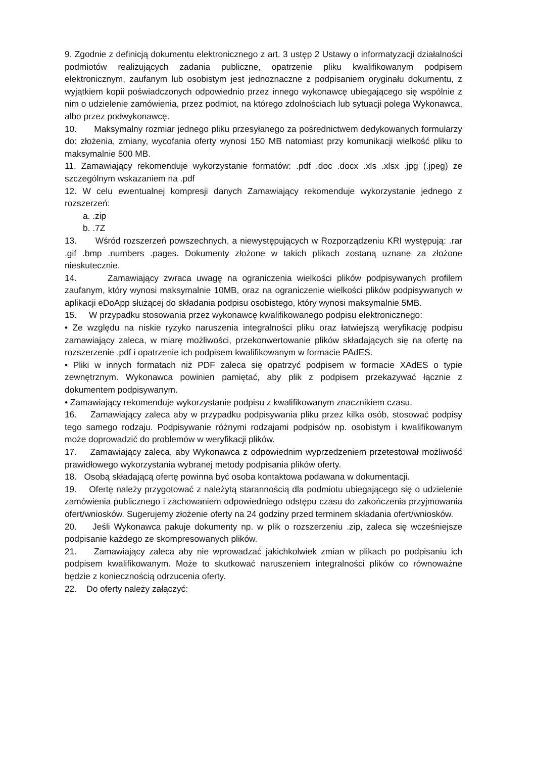9. Zgodnie z definicją dokumentu elektronicznego z art. 3 ustęp 2 Ustawy o informatyzacji działalności podmiotów realizujących zadania publiczne, opatrzenie pliku kwalifikowanym podpisem elektronicznym, zaufanym lub osobistym jest jednoznaczne z podpisaniem oryginału dokumentu, z wyjątkiem kopii poświadczonych odpowiednio przez innego wykonawcę ubiegającego się wspólnie z nim o udzielenie zamówienia, przez podmiot, na którego zdolnościach lub sytuacji polega Wykonawca, albo przez podwykonawcę.
10. Maksymalny rozmiar jednego pliku przesyłanego za pośrednictwem dedykowanych formularzy do: złożenia, zmiany, wycofania oferty wynosi 150 MB natomiast przy komunikacji wielkość pliku to maksymalnie 500 MB.
11. Zamawiający rekomenduje wykorzystanie formatów: .pdf .doc .docx .xls .xlsx .jpg (.jpeg) ze szczególnym wskazaniem na .pdf
12. W celu ewentualnej kompresji danych Zamawiający rekomenduje wykorzystanie jednego z rozszerzeń:
a. .zip
b. .7Z
13. Wśród rozszerzeń powszechnych, a niewystępujących w Rozporządzeniu KRI występują: .rar .gif .bmp .numbers .pages. Dokumenty złożone w takich plikach zostaną uznane za złożone nieskutecznie.
14. Zamawiający zwraca uwagę na ograniczenia wielkości plików podpisywanych profilem zaufanym, który wynosi maksymalnie 10MB, oraz na ograniczenie wielkości plików podpisywanych w aplikacji eDoApp służącej do składania podpisu osobistego, który wynosi maksymalnie 5MB.
15. W przypadku stosowania przez wykonawcę kwalifikowanego podpisu elektronicznego:
• Ze względu na niskie ryzyko naruszenia integralności pliku oraz łatwiejszą weryfikację podpisu zamawiający zaleca, w miarę możliwości, przekonwertowanie plików składających się na ofertę na rozszerzenie .pdf i opatrzenie ich podpisem kwalifikowanym w formacie PAdES.
• Pliki w innych formatach niż PDF zaleca się opatrzyć podpisem w formacie XAdES o typie zewnętrznym. Wykonawca powinien pamiętać, aby plik z podpisem przekazywać łącznie z dokumentem podpisywanym.
• Zamawiający rekomenduje wykorzystanie podpisu z kwalifikowanym znacznikiem czasu.
16. Zamawiający zaleca aby w przypadku podpisywania pliku przez kilka osób, stosować podpisy tego samego rodzaju. Podpisywanie różnymi rodzajami podpisów np. osobistym i kwalifikowanym może doprowadzić do problemów w weryfikacji plików.
17. Zamawiający zaleca, aby Wykonawca z odpowiednim wyprzedzeniem przetestował możliwość prawidłowego wykorzystania wybranej metody podpisania plików oferty.
18. Osobą składającą ofertę powinna być osoba kontaktowa podawana w dokumentacji.
19. Ofertę należy przygotować z należytą starannością dla podmiotu ubiegającego się o udzielenie zamówienia publicznego i zachowaniem odpowiedniego odstępu czasu do zakończenia przyjmowania ofert/wniosków. Sugerujemy złożenie oferty na 24 godziny przed terminem składania ofert/wniosków.
20. Jeśli Wykonawca pakuje dokumenty np. w plik o rozszerzeniu .zip, zaleca się wcześniejsze podpisanie każdego ze skompresowanych plików.
21. Zamawiający zaleca aby nie wprowadzać jakichkolwiek zmian w plikach po podpisaniu ich podpisem kwalifikowanym. Może to skutkować naruszeniem integralności plików co równoważne będzie z koniecznością odrzucenia oferty.
22. Do oferty należy załączyć: